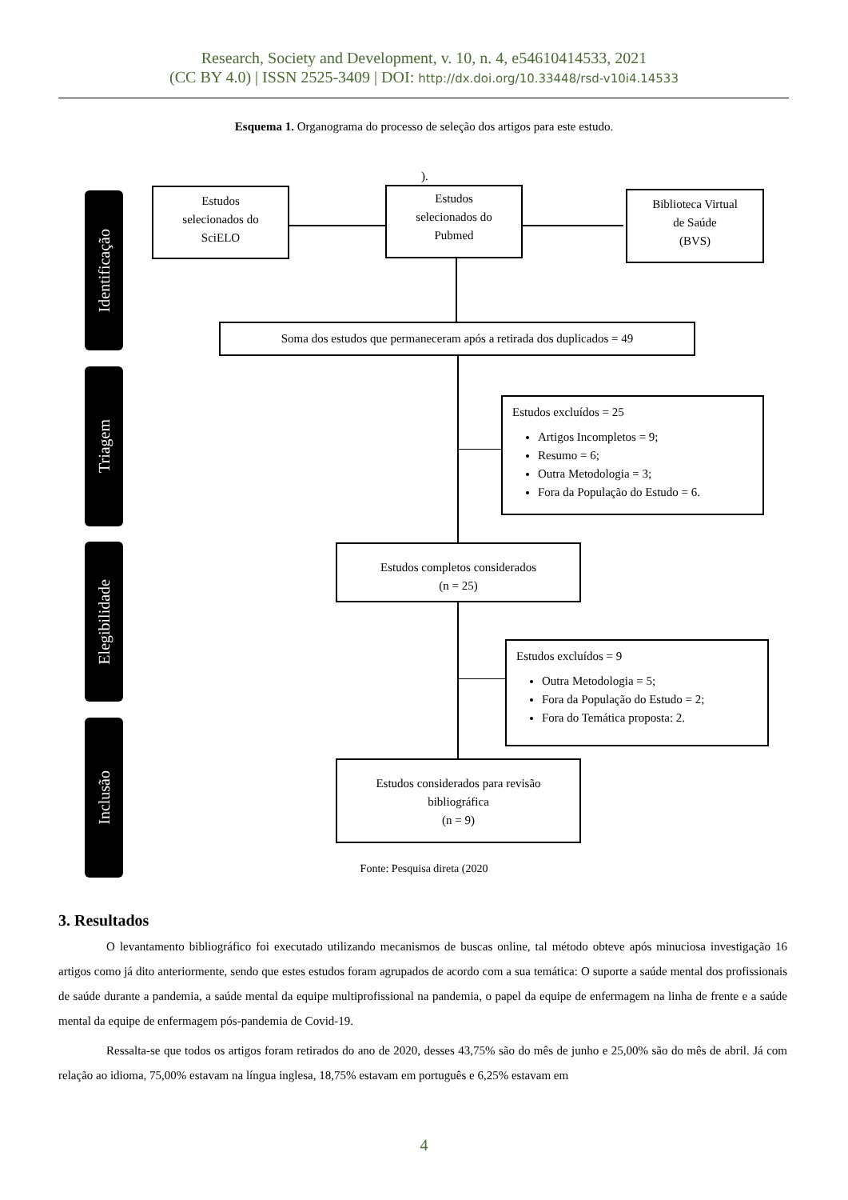Research, Society and Development, v. 10, n. 4, e54610414533, 2021
(CC BY 4.0) | ISSN 2525-3409 | DOI: http://dx.doi.org/10.33448/rsd-v10i4.14533
Esquema 1. Organograma do processo de seleção dos artigos para este estudo.
).
Identificação
Triagem
Elegibilidade
Inclusão
Estudos
selecionados do
SciELO
Estudos
selecionados do
Pubmed
Biblioteca Virtual
de Saúde
(BVS)
Soma dos estudos que permaneceram após a retirada dos duplicados = 49
Estudos excluídos = 25
Artigos Incompletos = 9;
Resumo = 6;
Outra Metodologia = 3;
Fora da População do Estudo = 6.
Estudos completos considerados
(n = 25)
Estudos excluídos = 9
Outra Metodologia = 5;
Fora da População do Estudo = 2;
Fora do Temática proposta: 2.
Estudos considerados para revisão
bibliográfica
(n = 9)
Fonte: Pesquisa direta (2020
3. Resultados
O levantamento bibliográfico foi executado utilizando mecanismos de buscas online, tal método obteve após minuciosa investigação 16 artigos como já dito anteriormente, sendo que estes estudos foram agrupados de acordo com a sua temática: O suporte a saúde mental dos profissionais de saúde durante a pandemia, a saúde mental da equipe multiprofissional na pandemia, o papel da equipe de enfermagem na linha de frente e a saúde mental da equipe de enfermagem pós-pandemia de Covid-19.
Ressalta-se que todos os artigos foram retirados do ano de 2020, desses 43,75% são do mês de junho e 25,00% são do mês de abril. Já com relação ao idioma, 75,00% estavam na língua inglesa, 18,75% estavam em português e 6,25% estavam em
4